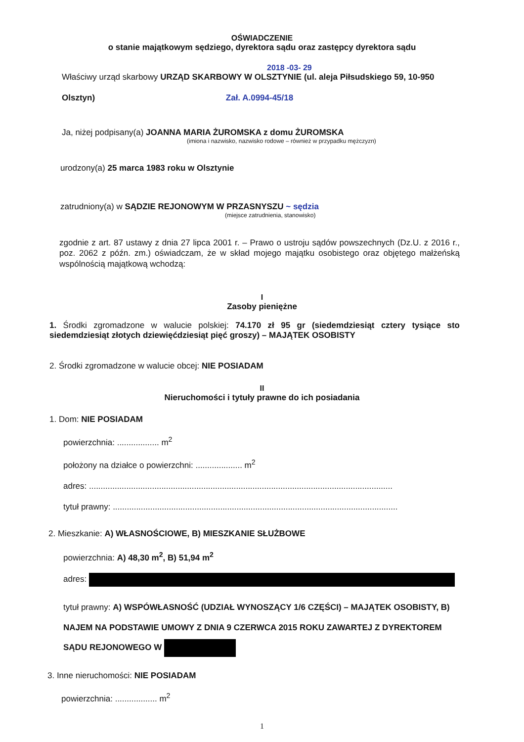OŚWIADCZENIE
o stanie majątkowym sędziego, dyrektora sądu oraz zastępcy dyrektora sądu
2018 -03- 29
Właściwy urząd skarbowy URZĄD SKARBOWY W OLSZTYNIE (ul. aleja Piłsudskiego 59, 10-950
Olsztyn) Zał. A.0994-45/18
Ja, niżej podpisany(a) JOANNA MARIA ŻUROMSKA z domu ŻUROMSKA
(imiona i nazwisko, nazwisko rodowe – również w przypadku mężczyzn)
urodzony(a) 25 marca 1983 roku w Olsztynie
zatrudniony(a) w SĄDZIE REJONOWYM W PRZASNYSZU ~ sędzia
(miejsce zatrudnienia, stanowisko)
zgodnie z art. 87 ustawy z dnia 27 lipca 2001 r. – Prawo o ustroju sądów powszechnych (Dz.U. z 2016 r., poz. 2062 z późn. zm.) oświadczam, że w skład mojego majątku osobistego oraz objętego małżeńską wspólnością majątkową wchodzą:
I
Zasoby pieniężne
1. Środki zgromadzone w walucie polskiej: 74.170 zł 95 gr (siedemdziesiąt cztery tysiące sto siedemdziesiąt złotych dziewięćdziesiąt pięć groszy) – MAJĄTEK OSOBISTY
2. Środki zgromadzone w walucie obcej: NIE POSIADAM
II
Nieruchomości i tytuły prawne do ich posiadania
1. Dom: NIE POSIADAM
powierzchnia: .................. m<sup>2</sup>
położony na działce o powierzchni: .................... m<sup>2</sup>
adres: ..................................................................................................................................
tytuł prawny: ..........................................................................................................................
2. Mieszkanie: A) WŁASNOŚCIOWE, B) MIESZKANIE SŁUŻBOWE
powierzchnia: A) 48,30 m<sup>2</sup>, B) 51,94 m<sup>2</sup>
adres:
tytuł prawny: A) WSPÓWŁASNOŚĆ (UDZIAŁ WYNOSZĄCY 1/6 CZĘŚCI) – MAJĄTEK OSOBISTY, B) NAJEM NA PODSTAWIE UMOWY Z DNIA 9 CZERWCA 2015 ROKU ZAWARTEJ Z DYREKTOREM SĄDU REJONOWEGO W
3. Inne nieruchomości: NIE POSIADAM
powierzchnia: .................. m<sup>2</sup>
1